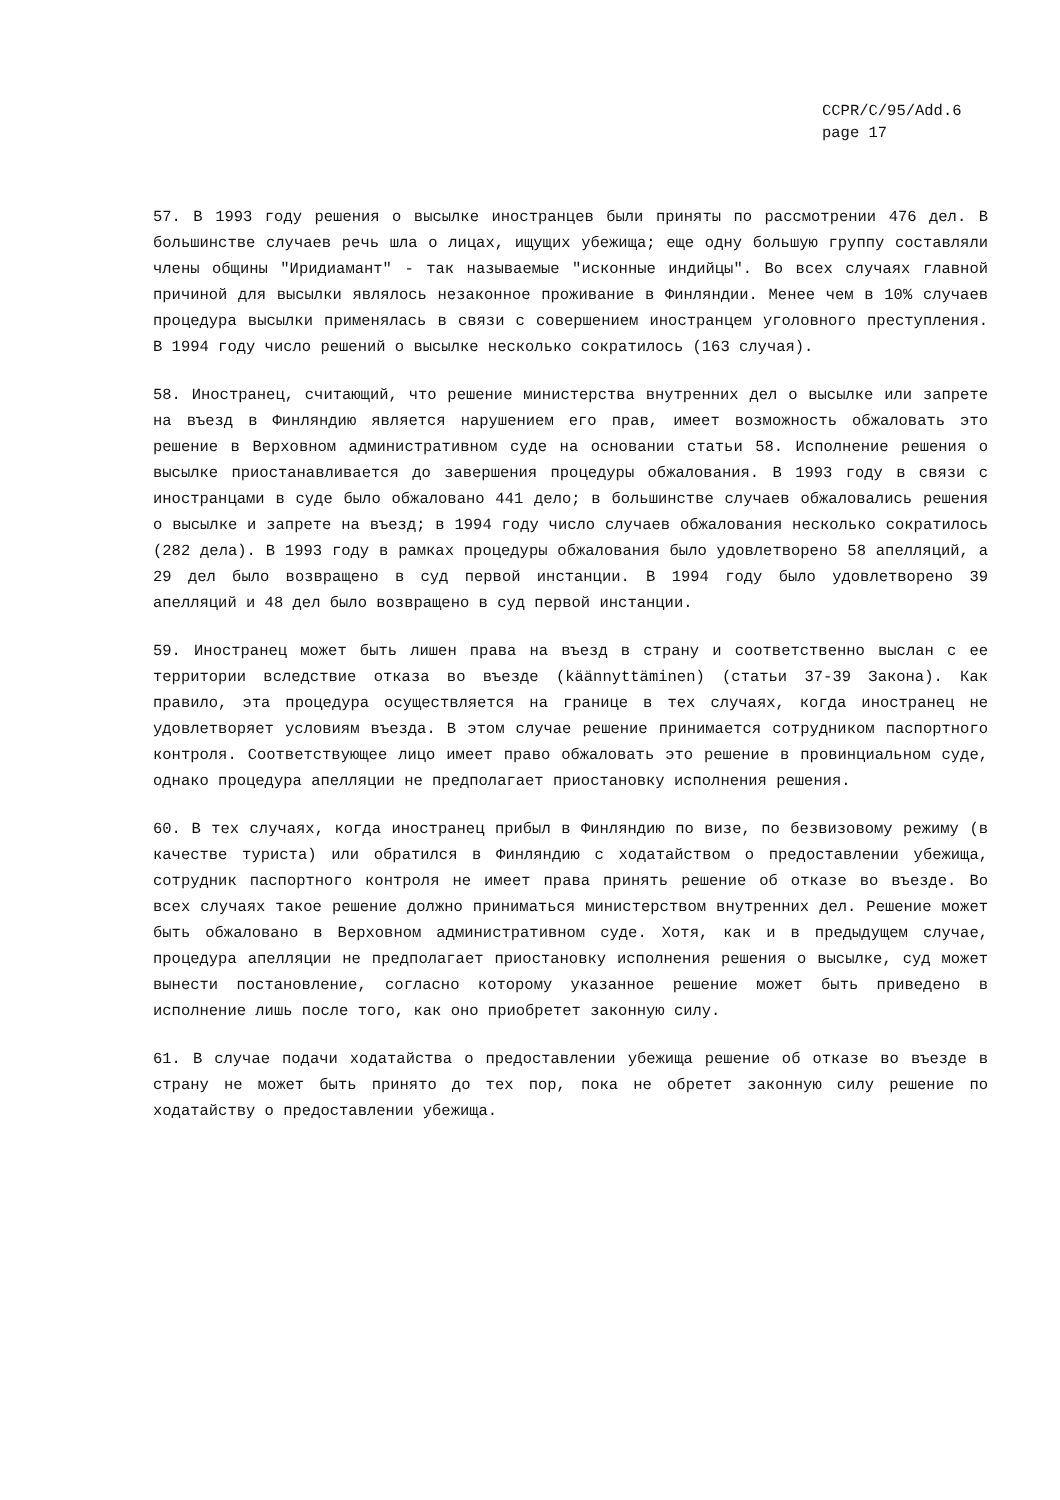CCPR/C/95/Add.6
page 17
57. В 1993 году решения о высылке иностранцев были приняты по рассмотрении 476 дел. В большинстве случаев речь шла о лицах, ищущих убежища; еще одну большую группу составляли члены общины "Иридиамант" - так называемые "исконные индийцы". Во всех случаях главной причиной для высылки являлось незаконное проживание в Финляндии. Менее чем в 10% случаев процедура высылки применялась в связи с совершением иностранцем уголовного преступления. В 1994 году число решений о высылке несколько сократилось (163 случая).
58. Иностранец, считающий, что решение министерства внутренних дел о высылке или запрете на въезд в Финляндию является нарушением его прав, имеет возможность обжаловать это решение в Верховном административном суде на основании статьи 58. Исполнение решения о высылке приостанавливается до завершения процедуры обжалования. В 1993 году в связи с иностранцами в суде было обжаловано 441 дело; в большинстве случаев обжаловались решения о высылке и запрете на въезд; в 1994 году число случаев обжалования несколько сократилось (282 дела). В 1993 году в рамках процедуры обжалования было удовлетворено 58 апелляций, а 29 дел было возвращено в суд первой инстанции. В 1994 году было удовлетворено 39 апелляций и 48 дел было возвращено в суд первой инстанции.
59. Иностранец может быть лишен права на въезд в страну и соответственно выслан с ее территории вследствие отказа во въезде (käännyttäminen) (статьи 37-39 Закона). Как правило, эта процедура осуществляется на границе в тех случаях, когда иностранец не удовлетворяет условиям въезда. В этом случае решение принимается сотрудником паспортного контроля. Соответствующее лицо имеет право обжаловать это решение в провинциальном суде, однако процедура апелляции не предполагает приостановку исполнения решения.
60. В тех случаях, когда иностранец прибыл в Финляндию по визе, по безвизовому режиму (в качестве туриста) или обратился в Финляндию с ходатайством о предоставлении убежища, сотрудник паспортного контроля не имеет права принять решение об отказе во въезде. Во всех случаях такое решение должно приниматься министерством внутренних дел. Решение может быть обжаловано в Верховном административном суде. Хотя, как и в предыдущем случае, процедура апелляции не предполагает приостановку исполнения решения о высылке, суд может вынести постановление, согласно которому указанное решение может быть приведено в исполнение лишь после того, как оно приобретет законную силу.
61. В случае подачи ходатайства о предоставлении убежища решение об отказе во въезде в страну не может быть принято до тех пор, пока не обретет законную силу решение по ходатайству о предоставлении убежища.